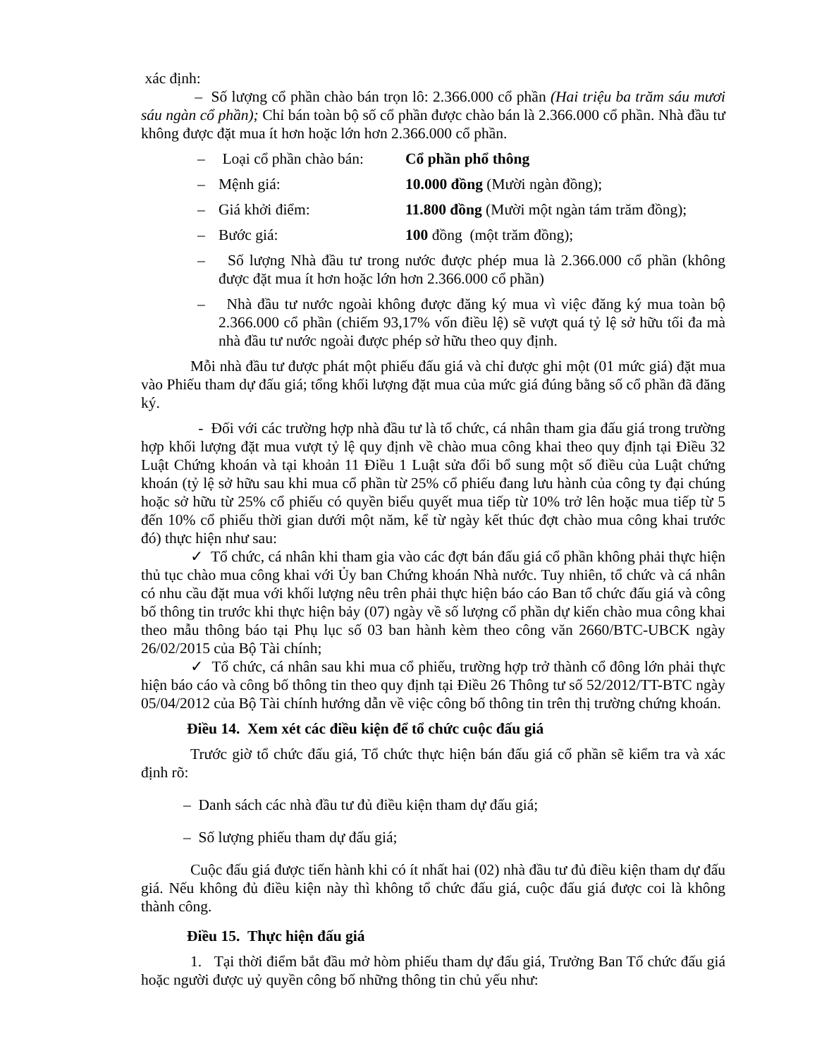xác định:
– Số lượng cổ phần chào bán trọn lô: 2.366.000 cổ phần (Hai triệu ba trăm sáu mươi sáu ngàn cổ phần); Chỉ bán toàn bộ số cổ phần được chào bán là 2.366.000 cổ phần. Nhà đầu tư không được đặt mua ít hơn hoặc lớn hơn 2.366.000 cổ phần.
– Loại cổ phần chào bán: Cổ phần phổ thông
– Mệnh giá: 10.000 đồng (Mười ngàn đồng);
– Giá khởi điểm: 11.800 đồng (Mười một ngàn tám trăm đồng);
– Bước giá: 100 đồng (một trăm đồng);
– Số lượng Nhà đầu tư trong nước được phép mua là 2.366.000 cổ phần (không được đặt mua ít hơn hoặc lớn hơn 2.366.000 cổ phần)
– Nhà đầu tư nước ngoài không được đăng ký mua vì việc đăng ký mua toàn bộ 2.366.000 cổ phần (chiếm 93,17% vốn điều lệ) sẽ vượt quá tỷ lệ sở hữu tối đa mà nhà đầu tư nước ngoài được phép sở hữu theo quy định.
Mỗi nhà đầu tư được phát một phiếu đấu giá và chỉ được ghi một (01 mức giá) đặt mua vào Phiếu tham dự đấu giá; tổng khối lượng đặt mua của mức giá đúng bằng số cổ phần đã đăng ký.
- Đối với các trường hợp nhà đầu tư là tổ chức, cá nhân tham gia đấu giá trong trường hợp khối lượng đặt mua vượt tỷ lệ quy định về chào mua công khai theo quy định tại Điều 32 Luật Chứng khoán và tại khoản 11 Điều 1 Luật sửa đổi bổ sung một số điều của Luật chứng khoán (tỷ lệ sở hữu sau khi mua cổ phần từ 25% cổ phiếu đang lưu hành của công ty đại chúng hoặc sở hữu từ 25% cổ phiếu có quyền biểu quyết mua tiếp từ 10% trở lên hoặc mua tiếp từ 5 đến 10% cổ phiếu thời gian dưới một năm, kể từ ngày kết thúc đợt chào mua công khai trước đó) thực hiện như sau:
✓ Tổ chức, cá nhân khi tham gia vào các đợt bán đấu giá cổ phần không phải thực hiện thủ tục chào mua công khai với Ủy ban Chứng khoán Nhà nước. Tuy nhiên, tổ chức và cá nhân có nhu cầu đặt mua với khối lượng nêu trên phải thực hiện báo cáo Ban tổ chức đấu giá và công bố thông tin trước khi thực hiện bảy (07) ngày về số lượng cổ phần dự kiến chào mua công khai theo mẫu thông báo tại Phụ lục số 03 ban hành kèm theo công văn 2660/BTC-UBCK ngày 26/02/2015 của Bộ Tài chính;
✓ Tổ chức, cá nhân sau khi mua cổ phiếu, trường hợp trở thành cổ đông lớn phải thực hiện báo cáo và công bố thông tin theo quy định tại Điều 26 Thông tư số 52/2012/TT-BTC ngày 05/04/2012 của Bộ Tài chính hướng dẫn về việc công bố thông tin trên thị trường chứng khoán.
Điều 14. Xem xét các điều kiện để tổ chức cuộc đấu giá
Trước giờ tổ chức đấu giá, Tổ chức thực hiện bán đấu giá cổ phần sẽ kiểm tra và xác định rõ:
– Danh sách các nhà đầu tư đủ điều kiện tham dự đấu giá;
– Số lượng phiếu tham dự đấu giá;
Cuộc đấu giá được tiến hành khi có ít nhất hai (02) nhà đầu tư đủ điều kiện tham dự đấu giá. Nếu không đủ điều kiện này thì không tổ chức đấu giá, cuộc đấu giá được coi là không thành công.
Điều 15. Thực hiện đấu giá
1. Tại thời điểm bắt đầu mở hòm phiếu tham dự đấu giá, Trưởng Ban Tổ chức đấu giá hoặc người được uỷ quyền công bố những thông tin chủ yếu như: